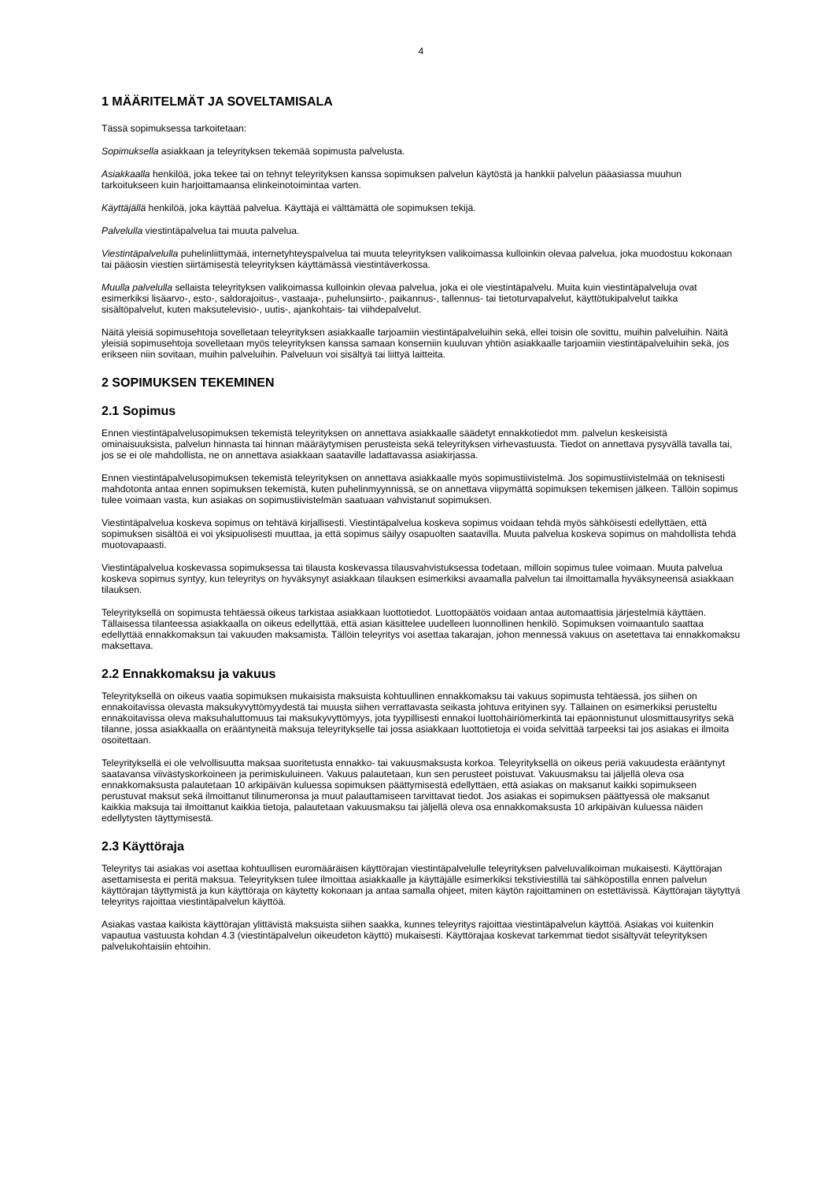4
1 MÄÄRITELMÄT JA SOVELTAMISALA
Tässä sopimuksessa tarkoitetaan:
Sopimuksella asiakkaan ja teleyrityksen tekemää sopimusta palvelusta.
Asiakkaalla henkilöä, joka tekee tai on tehnyt teleyrityksen kanssa sopimuksen palvelun käytöstä ja hankkii palvelun pääasiassa muuhun tarkoitukseen kuin harjoittamaansa elinkeinotoimintaa varten.
Käyttäjällä henkilöä, joka käyttää palvelua. Käyttäjä ei välttämättä ole sopimuksen tekijä.
Palvelulla viestintäpalvelua tai muuta palvelua.
Viestintäpalvelulla puhelinliittymää, internetyhteyspalvelua tai muuta teleyrityksen valikoimassa kulloinkin olevaa palvelua, joka muodostuu kokonaan tai pääosin viestien siirtämisestä teleyrityksen käyttämässä viestintäverkossa.
Muulla palvelulla sellaista teleyrityksen valikoimassa kulloinkin olevaa palvelua, joka ei ole viestintäpalvelu. Muita kuin viestintäpalveluja ovat esimerkiksi lisäarvo-, esto-, saldorajoitus-, vastaaja-, puhelunsiirto-, paikannus-, tallennus- tai tietoturvapalvelut, käyttötukipalvelut taikka sisältöpalvelut, kuten maksutelevisio-, uutis-, ajankohtais- tai viihdepalvelut.
Näitä yleisiä sopimusehtoja sovelletaan teleyrityksen asiakkaalle tarjoamiin viestintäpalveluihin sekä, ellei toisin ole sovittu, muihin palveluihin. Näitä yleisiä sopimusehtoja sovelletaan myös teleyrityksen kanssa samaan konserniin kuuluvan yhtiön asiakkaalle tarjoamiin viestintäpalveluihin sekä, jos erikseen niin sovitaan, muihin palveluihin. Palveluun voi sisältyä tai liittyä laitteita.
2 SOPIMUKSEN TEKEMINEN
2.1 Sopimus
Ennen viestintäpalvelusopimuksen tekemistä teleyrityksen on annettava asiakkaalle säädetyt ennakkotiedot mm. palvelun keskeisistä ominaisuuksista, palvelun hinnasta tai hinnan määräytymisen perusteista sekä teleyrityksen virhevastuusta. Tiedot on annettava pysyvällä tavalla tai, jos se ei ole mahdollista, ne on annettava asiakkaan saataville ladattavassa asiakirjassa.
Ennen viestintäpalvelusopimuksen tekemistä teleyrityksen on annettava asiakkaalle myös sopimustiivistelmä. Jos sopimustiivistelmää on teknisesti mahdotonta antaa ennen sopimuksen tekemistä, kuten puhelinmyynnissä, se on annettava viipymättä sopimuksen tekemisen jälkeen. Tällöin sopimus tulee voimaan vasta, kun asiakas on sopimustiivistelmän saatuaan vahvistanut sopimuksen.
Viestintäpalvelua koskeva sopimus on tehtävä kirjallisesti. Viestintäpalvelua koskeva sopimus voidaan tehdä myös sähköisesti edellyttäen, että sopimuksen sisältöä ei voi yksipuolisesti muuttaa, ja että sopimus säilyy osapuolten saatavilla. Muuta palvelua koskeva sopimus on mahdollista tehdä muotovapaasti.
Viestintäpalvelua koskevassa sopimuksessa tai tilausta koskevassa tilausvahvistuksessa todetaan, milloin sopimus tulee voimaan. Muuta palvelua koskeva sopimus syntyy, kun teleyritys on hyväksynyt asiakkaan tilauksen esimerkiksi avaamalla palvelun tai ilmoittamalla hyväksyneensä asiakkaan tilauksen.
Teleyrityksellä on sopimusta tehtäessä oikeus tarkistaa asiakkaan luottotiedot. Luottopäätös voidaan antaa automaattisia järjestelmiä käyttäen. Tällaisessa tilanteessa asiakkaalla on oikeus edellyttää, että asian käsittelee uudelleen luonnollinen henkilö. Sopimuksen voimaantulo saattaa edellyttää ennakkomaksun tai vakuuden maksamista. Tällöin teleyritys voi asettaa takarajan, johon mennessä vakuus on asetettava tai ennakkomaksu maksettava.
2.2 Ennakkomaksu ja vakuus
Teleyrityksellä on oikeus vaatia sopimuksen mukaisista maksuista kohtuullinen ennakkomaksu tai vakuus sopimusta tehtäessä, jos siihen on ennakoitavissa olevasta maksukyvyttömyydestä tai muusta siihen verrattavasta seikasta johtuva erityinen syy. Tällainen on esimerkiksi perusteltu ennakoitavissa oleva maksuhaluttomuus tai maksukyvyttömyys, jota tyypillisesti ennakoi luottohäiriömerkintä tai epäonnistunut ulosmittausyritys sekä tilanne, jossa asiakkaalla on erääntyneitä maksuja teleyritykselle tai jossa asiakkaan luottotietoja ei voida selvittää tarpeeksi tai jos asiakas ei ilmoita osoitettaan.
Teleyrityksellä ei ole velvollisuutta maksaa suoritetusta ennakko- tai vakuusmaksusta korkoa. Teleyrityksellä on oikeus periä vakuudesta erääntynyt saatavansa viivästyskorkoineen ja perimiskuluineen. Vakuus palautetaan, kun sen perusteet poistuvat. Vakuusmaksu tai jäljellä oleva osa ennakkomaksusta palautetaan 10 arkipäivän kuluessa sopimuksen päättymisestä edellyttäen, että asiakas on maksanut kaikki sopimukseen perustuvat maksut sekä ilmoittanut tilinumeronsa ja muut palauttamiseen tarvittavat tiedot. Jos asiakas ei sopimuksen päättyessä ole maksanut kaikkia maksuja tai ilmoittanut kaikkia tietoja, palautetaan vakuusmaksu tai jäljellä oleva osa ennakkomaksusta 10 arkipäivän kuluessa näiden edellytysten täyttymisestä.
2.3 Käyttöraja
Teleyritys tai asiakas voi asettaa kohtuullisen euromääräisen käyttörajan viestintäpalvelulle teleyrityksen palveluvalikoiman mukaisesti. Käyttörajan asettamisesta ei peritä maksua. Teleyrityksen tulee ilmoittaa asiakkaalle ja käyttäjälle esimerkiksi tekstiviestillä tai sähköpostilla ennen palvelun käyttörajan täyttymistä ja kun käyttöraja on käytetty kokonaan ja antaa samalla ohjeet, miten käytön rajoittaminen on estettävissä. Käyttörajan täytyttyä teleyritys rajoittaa viestintäpalvelun käyttöä.
Asiakas vastaa kaikista käyttörajan ylittävistä maksuista siihen saakka, kunnes teleyritys rajoittaa viestintäpalvelun käyttöä. Asiakas voi kuitenkin vapautua vastuusta kohdan 4.3 (viestintäpalvelun oikeudeton käyttö) mukaisesti. Käyttörajaa koskevat tarkemmat tiedot sisältyvät teleyrityksen palvelukohtaisiin ehtoihin.